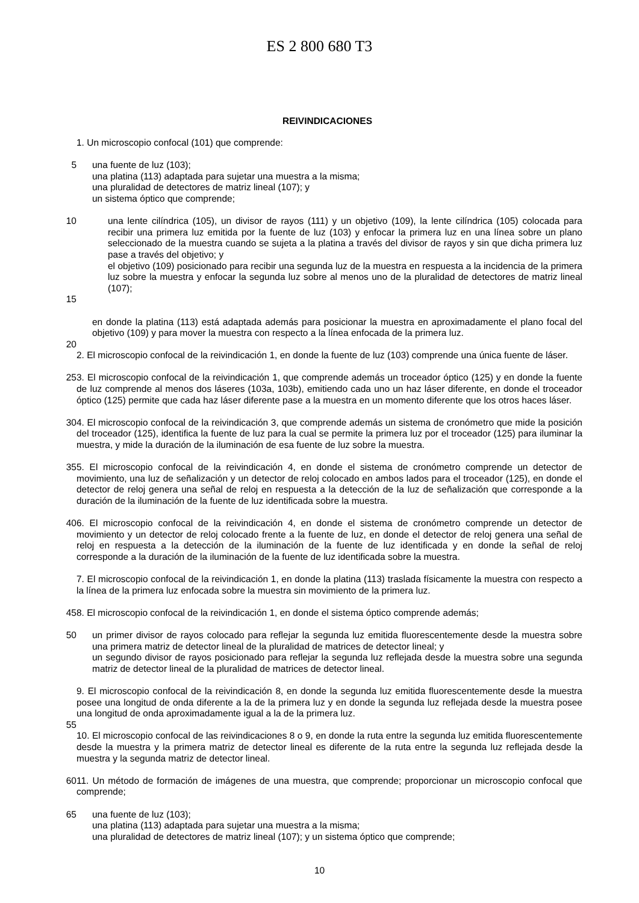ES 2 800 680 T3
REIVINDICACIONES
1. Un microscopio confocal (101) que comprende:
5 una fuente de luz (103);
una platina (113) adaptada para sujetar una muestra a la misma;
una pluralidad de detectores de matriz lineal (107); y
un sistema óptico que comprende;
10 una lente cilíndrica (105), un divisor de rayos (111) y un objetivo (109), la lente cilíndrica (105) colocada para recibir una primera luz emitida por la fuente de luz (103) y enfocar la primera luz en una línea sobre un plano seleccionado de la muestra cuando se sujeta a la platina a través del divisor de rayos y sin que dicha primera luz pase a través del objetivo; y
el objetivo (109) posicionado para recibir una segunda luz de la muestra en respuesta a la incidencia de la primera luz sobre la muestra y enfocar la segunda luz sobre al menos uno de la pluralidad de detectores de matriz lineal (107);
15
en donde la platina (113) está adaptada además para posicionar la muestra en aproximadamente el plano focal del objetivo (109) y para mover la muestra con respecto a la línea enfocada de la primera luz.
20
2. El microscopio confocal de la reivindicación 1, en donde la fuente de luz (103) comprende una única fuente de láser.
25 3. El microscopio confocal de la reivindicación 1, que comprende además un troceador óptico (125) y en donde la fuente de luz comprende al menos dos láseres (103a, 103b), emitiendo cada uno un haz láser diferente, en donde el troceador óptico (125) permite que cada haz láser diferente pase a la muestra en un momento diferente que los otros haces láser.
30 4. El microscopio confocal de la reivindicación 3, que comprende además un sistema de cronómetro que mide la posición del troceador (125), identifica la fuente de luz para la cual se permite la primera luz por el troceador (125) para iluminar la muestra, y mide la duración de la iluminación de esa fuente de luz sobre la muestra.
35 5. El microscopio confocal de la reivindicación 4, en donde el sistema de cronómetro comprende un detector de movimiento, una luz de señalización y un detector de reloj colocado en ambos lados para el troceador (125), en donde el detector de reloj genera una señal de reloj en respuesta a la detección de la luz de señalización que corresponde a la duración de la iluminación de la fuente de luz identificada sobre la muestra.
40 6. El microscopio confocal de la reivindicación 4, en donde el sistema de cronómetro comprende un detector de movimiento y un detector de reloj colocado frente a la fuente de luz, en donde el detector de reloj genera una señal de reloj en respuesta a la detección de la iluminación de la fuente de luz identificada y en donde la señal de reloj corresponde a la duración de la iluminación de la fuente de luz identificada sobre la muestra.
7. El microscopio confocal de la reivindicación 1, en donde la platina (113) traslada físicamente la muestra con respecto a la línea de la primera luz enfocada sobre la muestra sin movimiento de la primera luz.
45 8. El microscopio confocal de la reivindicación 1, en donde el sistema óptico comprende además;
50 un primer divisor de rayos colocado para reflejar la segunda luz emitida fluorescentemente desde la muestra sobre una primera matriz de detector lineal de la pluralidad de matrices de detector lineal; y
un segundo divisor de rayos posicionado para reflejar la segunda luz reflejada desde la muestra sobre una segunda matriz de detector lineal de la pluralidad de matrices de detector lineal.
9. El microscopio confocal de la reivindicación 8, en donde la segunda luz emitida fluorescentemente desde la muestra posee una longitud de onda diferente a la de la primera luz y en donde la segunda luz reflejada desde la muestra posee una longitud de onda aproximadamente igual a la de la primera luz.
55
10. El microscopio confocal de las reivindicaciones 8 o 9, en donde la ruta entre la segunda luz emitida fluorescentemente desde la muestra y la primera matriz de detector lineal es diferente de la ruta entre la segunda luz reflejada desde la muestra y la segunda matriz de detector lineal.
60 11. Un método de formación de imágenes de una muestra, que comprende; proporcionar un microscopio confocal que comprende;
65 una fuente de luz (103);
una platina (113) adaptada para sujetar una muestra a la misma;
una pluralidad de detectores de matriz lineal (107); y un sistema óptico que comprende;
10